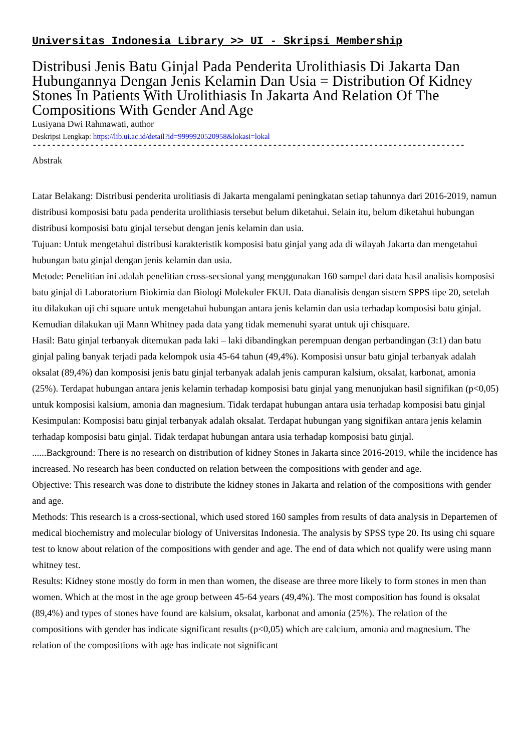Universitas Indonesia Library >> UI - Skripsi Membership
Distribusi Jenis Batu Ginjal Pada Penderita Urolithiasis Di Jakarta Dan Hubungannya Dengan Jenis Kelamin Dan Usia = Distribution Of Kidney Stones In Patients With Urolithiasis In Jakarta And Relation Of The Compositions With Gender And Age
Lusiyana Dwi Rahmawati, author
Deskripsi Lengkap: https://lib.ui.ac.id/detail?id=9999920520958&lokasi=lokal
------------------------------------------------------------------------------------------
Abstrak
Latar Belakang: Distribusi penderita urolitiasis di Jakarta mengalami peningkatan setiap tahunnya dari 2016-2019, namun distribusi komposisi batu pada penderita urolithiasis tersebut belum diketahui. Selain itu, belum diketahui hubungan distribusi komposisi batu ginjal tersebut dengan jenis kelamin dan usia.
Tujuan: Untuk mengetahui distribusi karakteristik komposisi batu ginjal yang ada di wilayah Jakarta dan mengetahui hubungan batu ginjal dengan jenis kelamin dan usia.
Metode: Penelitian ini adalah penelitian cross-secsional yang menggunakan 160 sampel dari data hasil analisis komposisi batu ginjal di Laboratorium Biokimia dan Biologi Molekuler FKUI. Data dianalisis dengan sistem SPPS tipe 20, setelah itu dilakukan uji chi square untuk mengetahui hubungan antara jenis kelamin dan usia terhadap komposisi batu ginjal. Kemudian dilakukan uji Mann Whitney pada data yang tidak memenuhi syarat untuk uji chisquare.
Hasil: Batu ginjal terbanyak ditemukan pada laki – laki dibandingkan perempuan dengan perbandingan (3:1) dan batu ginjal paling banyak terjadi pada kelompok usia 45-64 tahun (49,4%). Komposisi unsur batu ginjal terbanyak adalah oksalat (89,4%) dan komposisi jenis batu ginjal terbanyak adalah jenis campuran kalsium, oksalat, karbonat, amonia (25%). Terdapat hubungan antara jenis kelamin terhadap komposisi batu ginjal yang menunjukan hasil signifikan (p<0,05) untuk komposisi kalsium, amonia dan magnesium. Tidak terdapat hubungan antara usia terhadap komposisi batu ginjal
Kesimpulan: Komposisi batu ginjal terbanyak adalah oksalat. Terdapat hubungan yang signifikan antara jenis kelamin terhadap komposisi batu ginjal. Tidak terdapat hubungan antara usia terhadap komposisi batu ginjal.
......Background: There is no research on distribution of kidney Stones in Jakarta since 2016-2019, while the incidence has increased. No research has been conducted on relation between the compositions with gender and age.
Objective: This research was done to distribute the kidney stones in Jakarta and relation of the compositions with gender and age.
Methods: This research is a cross-sectional, which used stored 160 samples from results of data analysis in Departemen of medical biochemistry and molecular biology of Universitas Indonesia. The analysis by SPSS type 20. Its using chi square test to know about relation of the compositions with gender and age. The end of data which not qualify were using mann whitney test.
Results: Kidney stone mostly do form in men than women, the disease are three more likely to form stones in men than women. Which at the most in the age group between 45-64 years (49,4%). The most composition has found is oksalat (89,4%) and types of stones have found are kalsium, oksalat, karbonat and amonia (25%). The relation of the compositions with gender has indicate significant results (p<0,05) which are calcium, amonia and magnesium. The relation of the compositions with age has indicate not significant